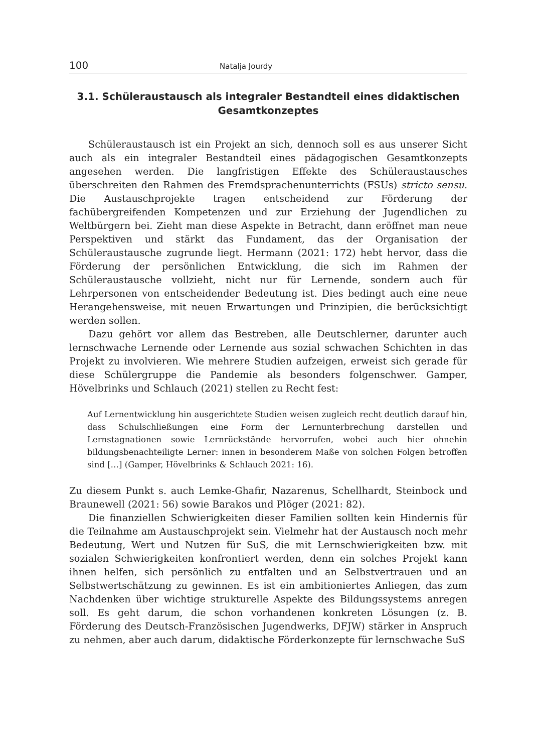100 Natalja Jourdy
3.1. Schüleraustausch als integraler Bestandteil eines didaktischen Gesamtkonzeptes
Schüleraustausch ist ein Projekt an sich, dennoch soll es aus unserer Sicht auch als ein integraler Bestandteil eines pädagogischen Gesamtkonzepts angesehen werden. Die langfristigen Effekte des Schüleraustausches überschreiten den Rahmen des Fremdsprachenunterrichts (FSUs) stricto sensu. Die Austauschprojekte tragen entscheidend zur Förderung der fachübergreifenden Kompetenzen und zur Erziehung der Jugendlichen zu Weltbürgern bei. Zieht man diese Aspekte in Betracht, dann eröffnet man neue Perspektiven und stärkt das Fundament, das der Organisation der Schüleraustausche zugrunde liegt. Hermann (2021: 172) hebt hervor, dass die Förderung der persönlichen Entwicklung, die sich im Rahmen der Schüleraustausche vollzieht, nicht nur für Lernende, sondern auch für Lehrpersonen von entscheidender Bedeutung ist. Dies bedingt auch eine neue Herangehensweise, mit neuen Erwartungen und Prinzipien, die berücksichtigt werden sollen.
Dazu gehört vor allem das Bestreben, alle Deutschlerner, darunter auch lernschwache Lernende oder Lernende aus sozial schwachen Schichten in das Projekt zu involvieren. Wie mehrere Studien aufzeigen, erweist sich gerade für diese Schülergruppe die Pandemie als besonders folgenschwer. Gamper, Hövelbrinks und Schlauch (2021) stellen zu Recht fest:
Auf Lernentwicklung hin ausgerichtete Studien weisen zugleich recht deutlich darauf hin, dass Schulschließungen eine Form der Lernunterbrechung darstellen und Lernstagnationen sowie Lernrückstände hervorrufen, wobei auch hier ohnehin bildungsbenachteiligte Lerner: innen in besonderem Maße von solchen Folgen betroffen sind […] (Gamper, Hövelbrinks & Schlauch 2021: 16).
Zu diesem Punkt s. auch Lemke-Ghafir, Nazarenus, Schellhardt, Steinbock und Braunewell (2021: 56) sowie Barakos und Plöger (2021: 82).
Die finanziellen Schwierigkeiten dieser Familien sollten kein Hindernis für die Teilnahme am Austauschprojekt sein. Vielmehr hat der Austausch noch mehr Bedeutung, Wert und Nutzen für SuS, die mit Lernschwierigkeiten bzw. mit sozialen Schwierigkeiten konfrontiert werden, denn ein solches Projekt kann ihnen helfen, sich persönlich zu entfalten und an Selbstvertrauen und an Selbstwertschätzung zu gewinnen. Es ist ein ambitioniertes Anliegen, das zum Nachdenken über wichtige strukturelle Aspekte des Bildungssystems anregen soll. Es geht darum, die schon vorhandenen konkreten Lösungen (z. B. Förderung des Deutsch-Französischen Jugendwerks, DFJW) stärker in Anspruch zu nehmen, aber auch darum, didaktische Förderkonzepte für lernschwache SuS